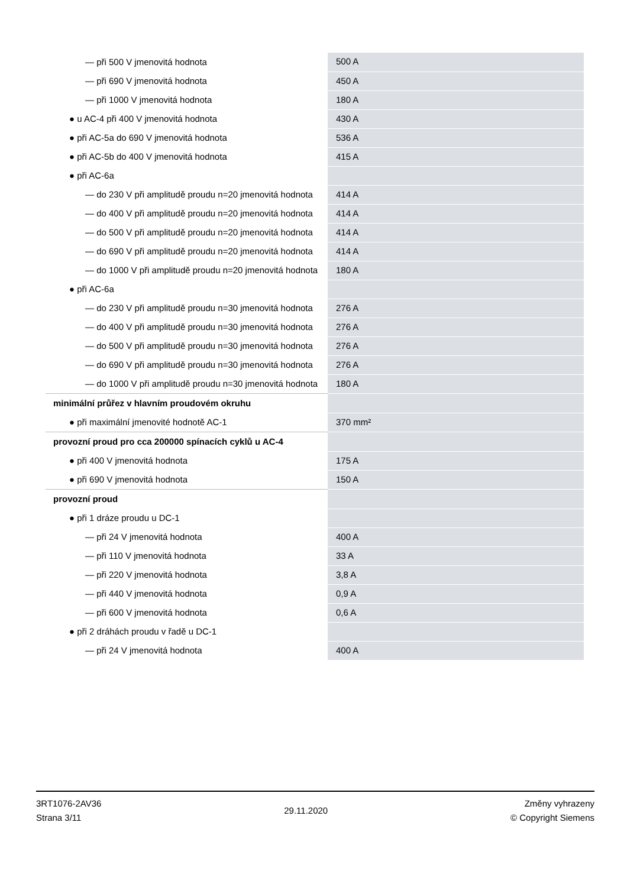| — při 500 V jmenovitá hodnota | 500 A |
| — při 690 V jmenovitá hodnota | 450 A |
| — při 1000 V jmenovitá hodnota | 180 A |
| ● u AC-4 při 400 V jmenovitá hodnota | 430 A |
| ● při AC-5a do 690 V jmenovitá hodnota | 536 A |
| ● při AC-5b do 400 V jmenovitá hodnota | 415 A |
| ● při AC-6a | |
| — do 230 V při amplitudě proudu n=20 jmenovitá hodnota | 414 A |
| — do 400 V při amplitudě proudu n=20 jmenovitá hodnota | 414 A |
| — do 500 V při amplitudě proudu n=20 jmenovitá hodnota | 414 A |
| — do 690 V při amplitudě proudu n=20 jmenovitá hodnota | 414 A |
| — do 1000 V při amplitudě proudu n=20 jmenovitá hodnota | 180 A |
| ● při AC-6a | |
| — do 230 V při amplitudě proudu n=30 jmenovitá hodnota | 276 A |
| — do 400 V při amplitudě proudu n=30 jmenovitá hodnota | 276 A |
| — do 500 V při amplitudě proudu n=30 jmenovitá hodnota | 276 A |
| — do 690 V při amplitudě proudu n=30 jmenovitá hodnota | 276 A |
| — do 1000 V při amplitudě proudu n=30 jmenovitá hodnota | 180 A |
| minimální průřez v hlavním proudovém okruhu | |
| ● při maximální jmenovité hodnotě AC-1 | 370 mm² |
| provozní proud pro cca 200000 spínacích cyklů u AC-4 | |
| ● při 400 V jmenovitá hodnota | 175 A |
| ● při 690 V jmenovitá hodnota | 150 A |
| provozní proud | |
| ● při 1 dráze proudu u DC-1 | |
| — při 24 V jmenovitá hodnota | 400 A |
| — při 110 V jmenovitá hodnota | 33 A |
| — při 220 V jmenovitá hodnota | 3,8 A |
| — při 440 V jmenovitá hodnota | 0,9 A |
| — při 600 V jmenovitá hodnota | 0,6 A |
| ● při 2 dráhách proudu v řadě u DC-1 | |
| — při 24 V jmenovitá hodnota | 400 A |
3RT1076-2AV36
Strana 3/11
29.11.2020
Změny vyhrazeny
© Copyright Siemens